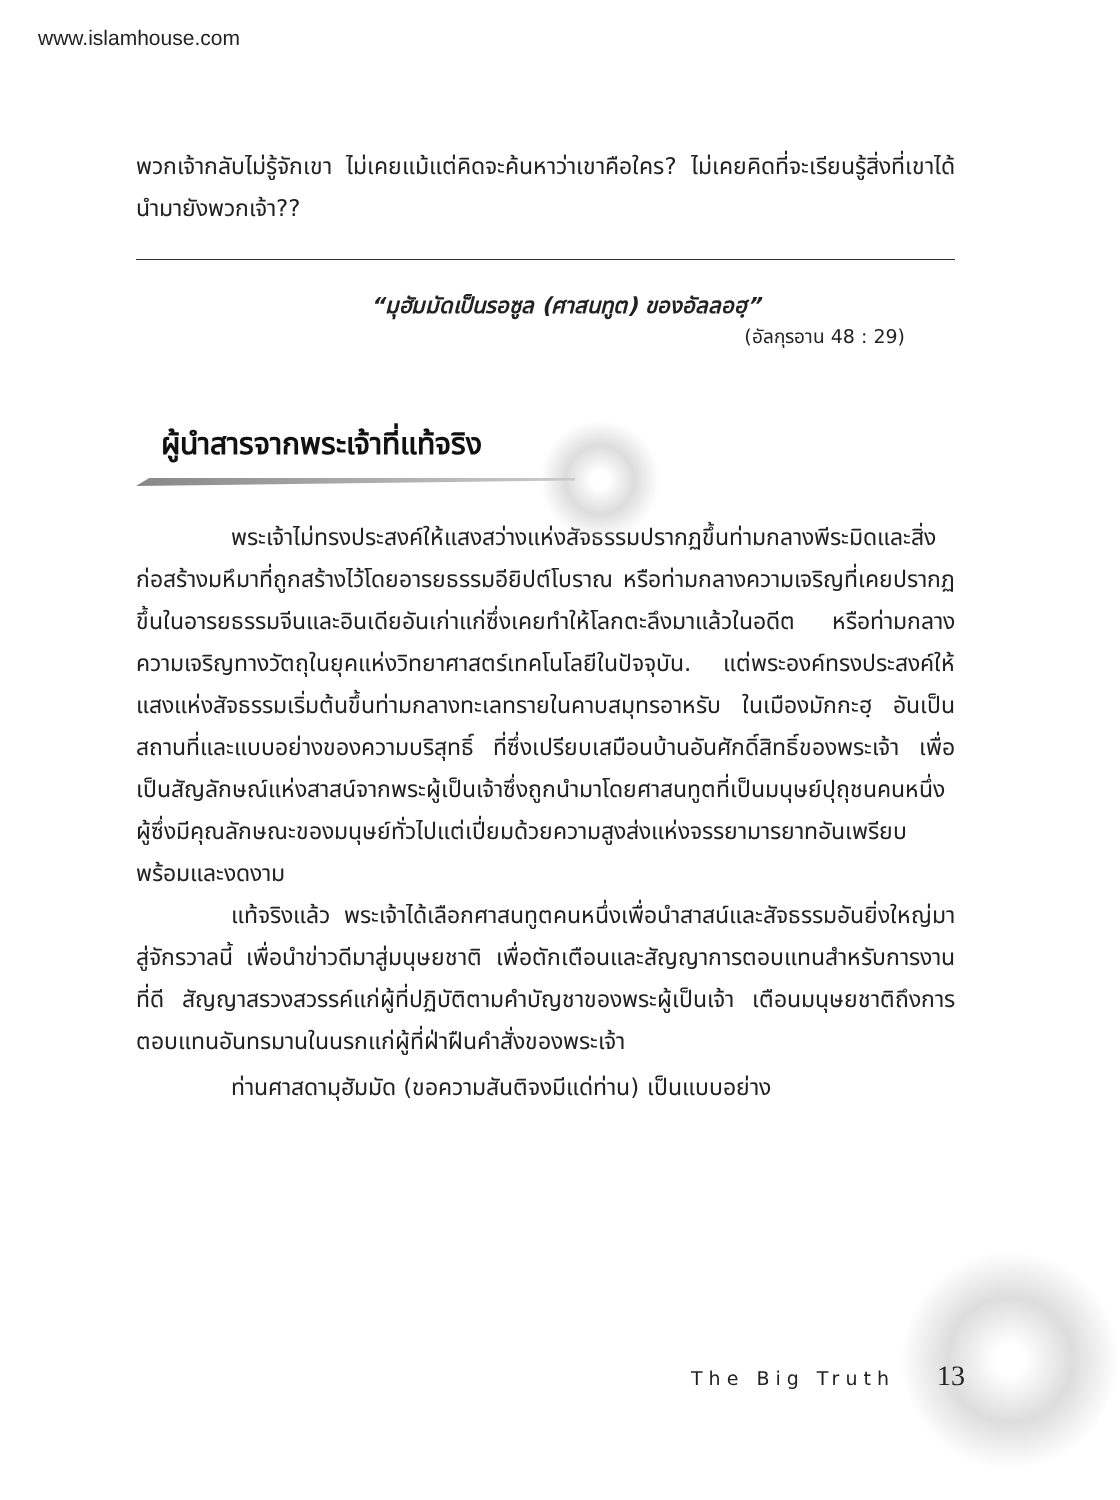www.islamhouse.com
พวกเจ้ากลับไม่รู้จักเขา ไม่เคยแม้แต่คิดจะค้นหาว่าเขาคือใคร? ไม่เคยคิดที่จะเรียนรู้สิ่งที่เขาได้นำมายังพวกเจ้า??
“มุฮัมมัดเป็นรอซูล (ศาสนทูต) ของอัลลอฮฺ”
(อัลกุรอาน 48 : 29)
ผู้นำสารจากพระเจ้าที่แท้จริง
พระเจ้าไม่ทรงประสงค์ให้แสงสว่างแห่งสัจธรรมปรากฏขึ้นท่ามกลางพีระมิดและสิ่งก่อสร้างมหึมาที่ถูกสร้างไว้โดยอารยธรรมอียิปต์โบราณ หรือท่ามกลางความเจริญที่เคยปรากฏขึ้นในอารยธรรมจีนและอินเดียอันเก่าแก่ซึ่งเคยทำให้โลกตะลึงมาแล้วในอดีต หรือท่ามกลางความเจริญทางวัตถุในยุคแห่งวิทยาศาสตร์เทคโนโลยีในปัจจุบัน. แต่พระองค์ทรงประสงค์ให้แสงแห่งสัจธรรมเริ่มต้นขึ้นท่ามกลางทะเลทรายในคาบสมุทรอาหรับ ในเมืองมักกะฮฺ อันเป็นสถานที่และแบบอย่างของความบริสุทธิ์ ที่ซึ่งเปรียบเสมือนบ้านอันศักดิ์สิทธิ์ของพระเจ้า เพื่อเป็นสัญลักษณ์แห่งสาสน์จากพระผู้เป็นเจ้าซึ่งถูกนำมาโดยศาสนทูตที่เป็นมนุษย์ปุถุชนคนหนึ่ง ผู้ซึ่งมีคุณลักษณะของมนุษย์ทั่วไปแต่เปี่ยมด้วยความสูงส่งแห่งจรรยามารยาทอันเพรียบพร้อมและงดงาม
แท้จริงแล้ว พระเจ้าได้เลือกศาสนทูตคนหนึ่งเพื่อนำสาสน์และสัจธรรมอันยิ่งใหญ่มาสู่จักรวาลนี้ เพื่อนำข่าวดีมาสู่มนุษยชาติ เพื่อตักเตือนและสัญญาการตอบแทนสำหรับการงานที่ดี สัญญาสรวงสวรรค์แก่ผู้ที่ปฏิบัติตามคำบัญชาของพระผู้เป็นเจ้า เตือนมนุษยชาติถึงการตอบแทนอันทรมานในนรกแก่ผู้ที่ฝ่าฝืนคำสั่งของพระเจ้า
ท่านศาสดามุฮัมมัด (ขอความสันติจงมีแด่ท่าน) เป็นแบบอย่าง
The Big Truth 13